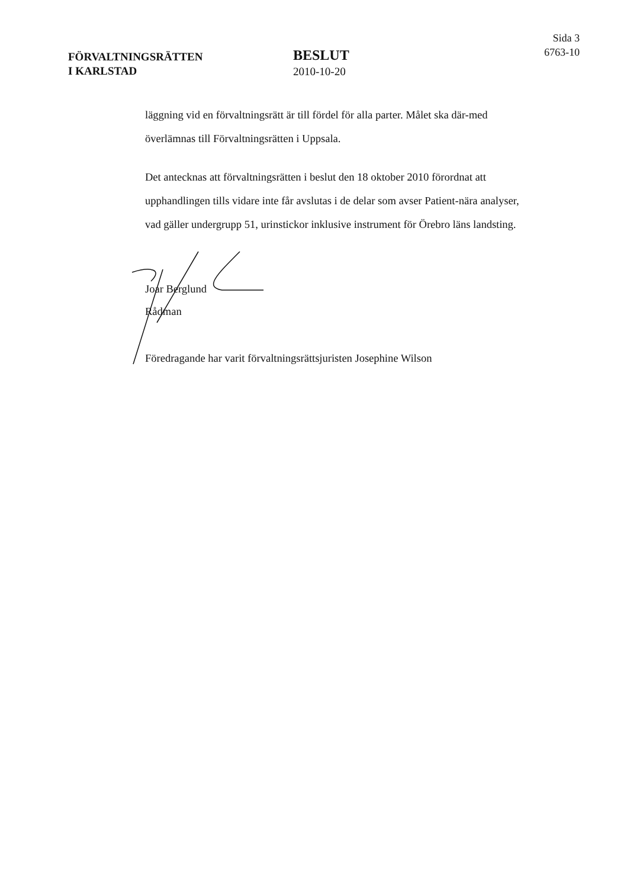FÖRVALTNINGSRÄTTEN
I KARLSTAD
BESLUT
2010-10-20
Sida 3
6763-10
läggning vid en förvaltningsrätt är till fördel för alla parter. Målet ska där-med överlämnas till Förvaltningsrätten i Uppsala.
Det antecknas att förvaltningsrätten i beslut den 18 oktober 2010 förordnat att upphandlingen tills vidare inte får avslutas i de delar som avser Patient-nära analyser, vad gäller undergrupp 51, urinstickor inklusive instrument för Örebro läns landsting.
Joar Berglund
Rådman
Föredragande har varit förvaltningsrättsjuristen Josephine Wilson